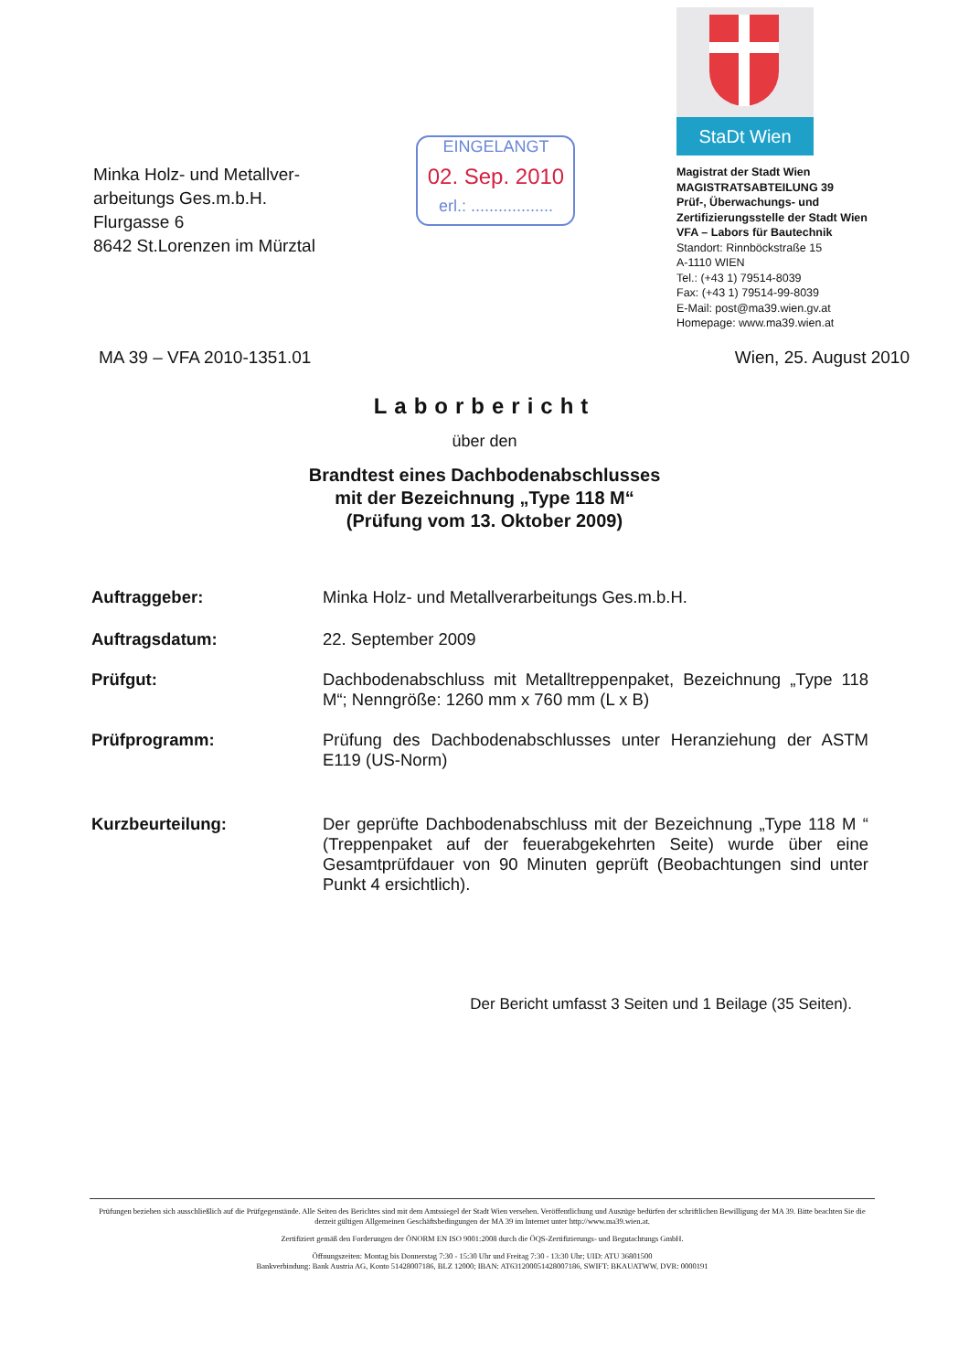Minka Holz- und Metallver-
arbeitungs Ges.m.b.H.
Flurgasse 6
8642 St.Lorenzen im Mürztal
EINGELANGT
02. Sep. 2010
erl.: ..................
StaDt Wien
Magistrat der Stadt Wien
MAGISTRATSABTEILUNG 39
Prüf-, Überwachungs- und
Zertifizierungsstelle der Stadt Wien
VFA – Labors für Bautechnik
Standort: Rinnböckstraße 15
A-1110 WIEN
Tel.: (+43 1) 79514-8039
Fax: (+43 1) 79514-99-8039
E-Mail: post@ma39.wien.gv.at
Homepage: www.ma39.wien.at
MA 39 – VFA 2010-1351.01 Wien, 25. August 2010
Laborbericht
über den
Brandtest eines Dachbodenabschlusses
mit der Bezeichnung „Type 118 M“
(Prüfung vom 13. Oktober 2009)
Auftraggeber: Minka Holz- und Metallverarbeitungs Ges.m.b.H.
Auftragsdatum: 22. September 2009
Prüfgut: Dachbodenabschluss mit Metalltreppenpaket, Bezeichnung „Type 118 M“; Nenngröße: 1260 mm x 760 mm (L x B)
Prüfprogramm: Prüfung des Dachbodenabschlusses unter Heranziehung der ASTM E119 (US-Norm)
Kurzbeurteilung: Der geprüfte Dachbodenabschluss mit der Bezeichnung „Type 118 M “ (Treppenpaket auf der feuerabgekehrten Seite) wurde über eine Gesamtprüfdauer von 90 Minuten geprüft (Beobachtungen sind unter Punkt 4 ersichtlich).
Der Bericht umfasst 3 Seiten und 1 Beilage (35 Seiten).
Prüfungen beziehen sich ausschließlich auf die Prüfgegenstände. Alle Seiten des Berichtes sind mit dem Amtssiegel der Stadt Wien versehen. Veröffentlichung und Auszüge bedürfen der schriftlichen Bewilligung der MA 39. Bitte beachten Sie die derzeit gültigen Allgemeinen Geschäftsbedingungen der MA 39 im Internet unter http://www.ma39.wien.at.
Zertifiziert gemäß den Forderungen der ÖNORM EN ISO 9001:2008 durch die ÖQS-Zertifizierungs- und Begutachtungs GmbH.
Öffnungszeiten: Montag bis Donnerstag 7:30 - 15:30 Uhr und Freitag 7:30 - 13:30 Uhr; UID: ATU 36801500
Bankverbindung: Bank Austria AG, Konto 51428007186, BLZ 12000; IBAN: AT631200051428007186, SWIFT: BKAUATWW, DVR: 0000191